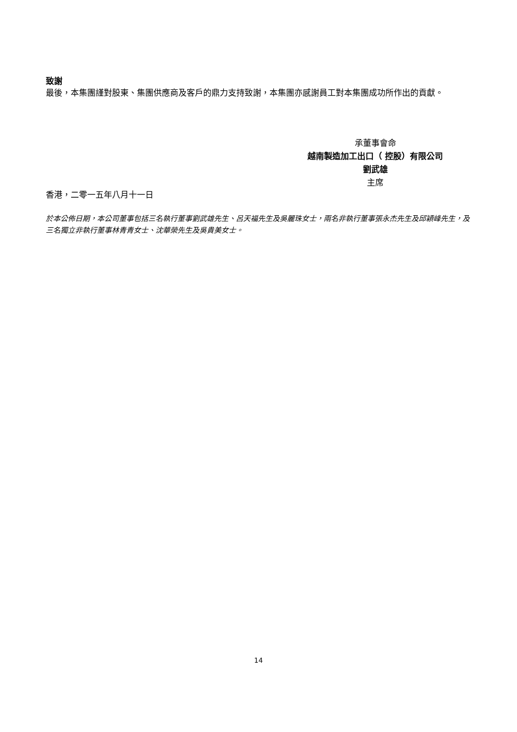致謝
最後，本集團謹對股東、集團供應商及客戶的鼎力支持致謝，本集團亦感謝員工對本集團成功所作出的貢獻。
承董事會命
越南製造加工出口（ 控股）有限公司
劉武雄
主席
香港，二零一五年八月十一日
於本公佈日期，本公司董事包括三名執行董事劉武雄先生、呂天福先生及吳麗珠女士，兩名非執行董事張永杰先生及邱穎峰先生，及三名獨立非執行董事林青青女士、沈華榮先生及吳貴美女士。
14